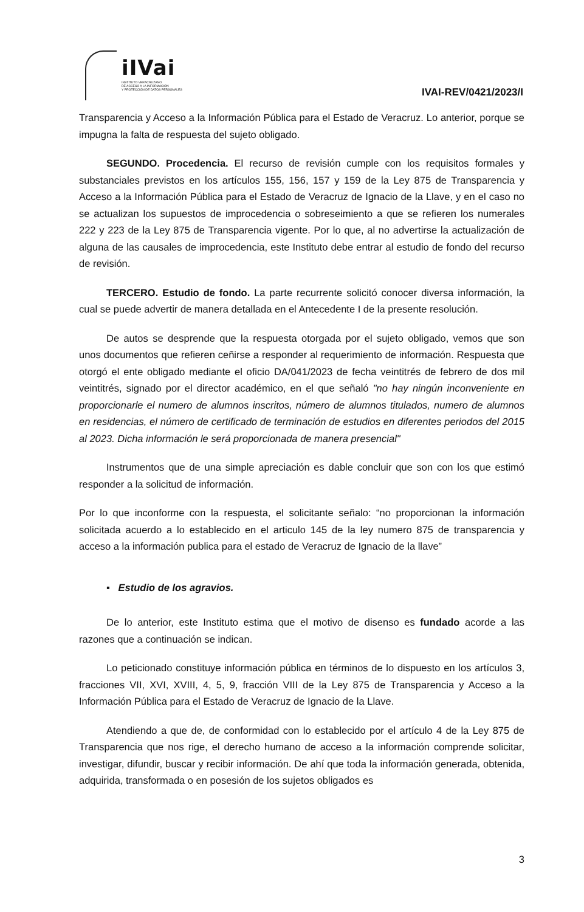iIVai
INSTITUTO VERACRUZANO
DE ACCESO A LA INFORMACIÓN
Y PROTECCIÓN DE DATOS PERSONALES
IVAI-REV/0421/2023/I
Transparencia y Acceso a la Información Pública para el Estado de Veracruz. Lo anterior, porque se impugna la falta de respuesta del sujeto obligado.
SEGUNDO. Procedencia. El recurso de revisión cumple con los requisitos formales y substanciales previstos en los artículos 155, 156, 157 y 159 de la Ley 875 de Transparencia y Acceso a la Información Pública para el Estado de Veracruz de Ignacio de la Llave, y en el caso no se actualizan los supuestos de improcedencia o sobreseimiento a que se refieren los numerales 222 y 223 de la Ley 875 de Transparencia vigente. Por lo que, al no advertirse la actualización de alguna de las causales de improcedencia, este Instituto debe entrar al estudio de fondo del recurso de revisión.
TERCERO. Estudio de fondo. La parte recurrente solicitó conocer diversa información, la cual se puede advertir de manera detallada en el Antecedente I de la presente resolución.
De autos se desprende que la respuesta otorgada por el sujeto obligado, vemos que son unos documentos que refieren ceñirse a responder al requerimiento de información. Respuesta que otorgó el ente obligado mediante el oficio DA/041/2023 de fecha veintitrés de febrero de dos mil veintitrés, signado por el director académico, en el que señaló "no hay ningún inconveniente en proporcionarle el numero de alumnos inscritos, número de alumnos titulados, numero de alumnos en residencias, el número de certificado de terminación de estudios en diferentes periodos del 2015 al 2023. Dicha información le será proporcionada de manera presencial"
Instrumentos que de una simple apreciación es dable concluir que son con los que estimó responder a la solicitud de información.
Por lo que inconforme con la respuesta, el solicitante señalo: “no proporcionan la información solicitada acuerdo a lo establecido en el articulo 145 de la ley numero 875 de transparencia y acceso a la información publica para el estado de Veracruz de Ignacio de la llave”
▪ Estudio de los agravios.
De lo anterior, este Instituto estima que el motivo de disenso es fundado acorde a las razones que a continuación se indican.
Lo peticionado constituye información pública en términos de lo dispuesto en los artículos 3, fracciones VII, XVI, XVIII, 4, 5, 9, fracción VIII de la Ley 875 de Transparencia y Acceso a la Información Pública para el Estado de Veracruz de Ignacio de la Llave.
Atendiendo a que de, de conformidad con lo establecido por el artículo 4 de la Ley 875 de Transparencia que nos rige, el derecho humano de acceso a la información comprende solicitar, investigar, difundir, buscar y recibir información. De ahí que toda la información generada, obtenida, adquirida, transformada o en posesión de los sujetos obligados es
3